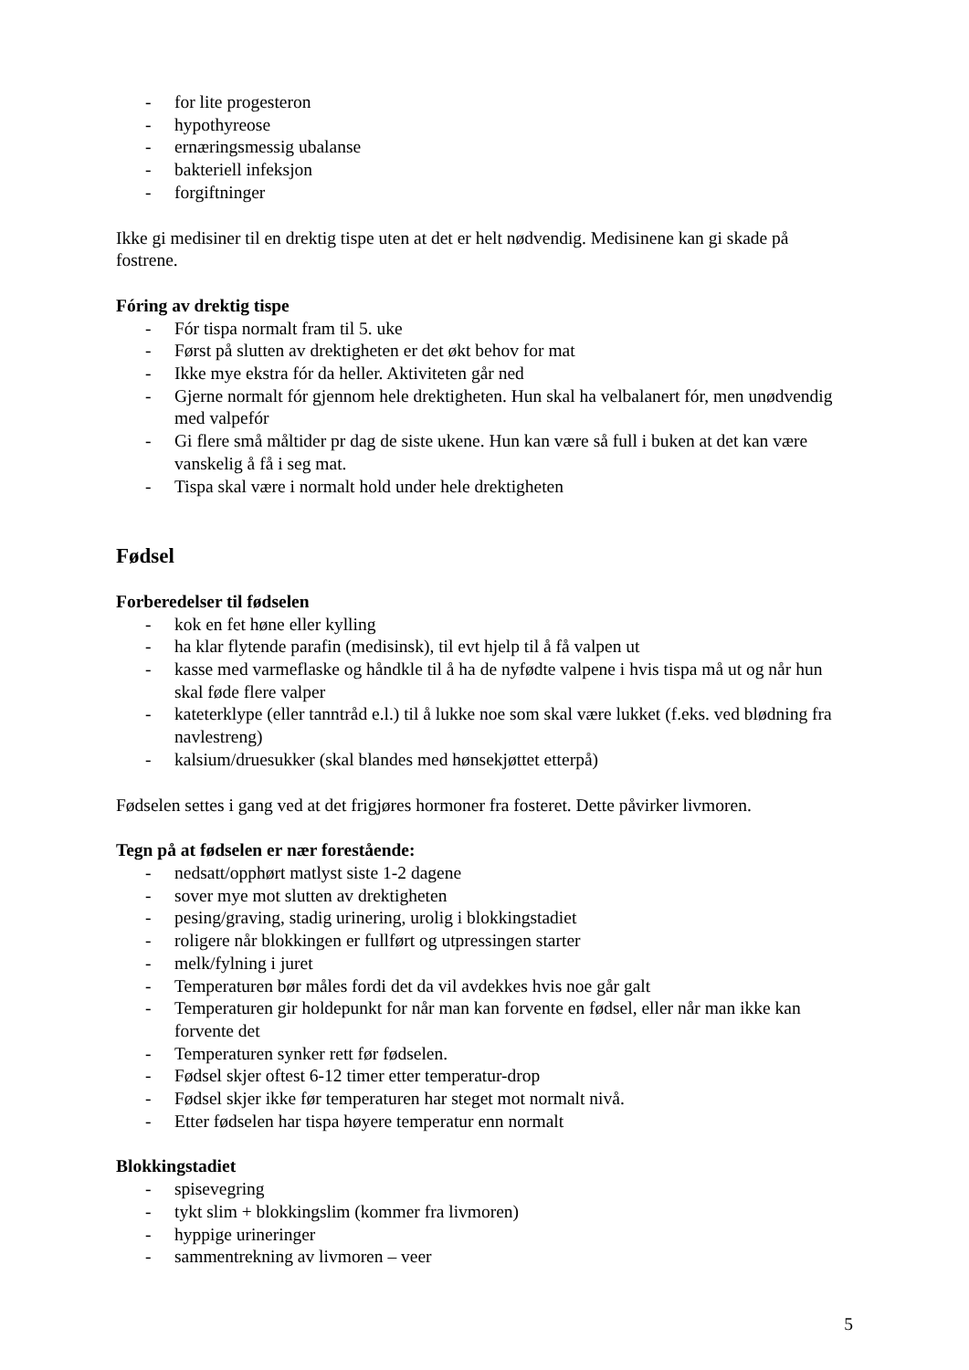- for lite progesteron
- hypothyreose
- ernæringsmessig ubalanse
- bakteriell infeksjon
- forgiftninger
Ikke gi medisiner til en drektig tispe uten at det er helt nødvendig. Medisinene kan gi skade på fostrene.
Fóring av drektig tispe
- Fór tispa normalt fram til 5. uke
- Først på slutten av drektigheten er det økt behov for mat
- Ikke mye ekstra fór da heller. Aktiviteten går ned
- Gjerne normalt fór gjennom hele drektigheten. Hun skal ha velbalanert fór, men unødvendig med valpefór
- Gi flere små måltider pr dag de siste ukene. Hun kan være så full i buken at det kan være vanskelig å få i seg mat.
- Tispa skal være i normalt hold under hele drektigheten
Fødsel
Forberedelser til fødselen
- kok en fet høne eller kylling
- ha klar flytende parafin (medisinsk), til evt hjelp til å få valpen ut
- kasse med varmeflaske og håndkle til å ha de nyfødte valpene i hvis tispa må ut og når hun skal føde flere valper
- kateterklype (eller tanntråd e.l.) til å lukke noe som skal være lukket (f.eks. ved blødning fra navlestreng)
- kalsium/druesukker (skal blandes med hønsekjøttet etterpå)
Fødselen settes i gang ved at det frigjøres hormoner fra fosteret. Dette påvirker livmoren.
Tegn på at fødselen er nær forestående:
- nedsatt/opphørt matlyst siste 1-2 dagene
- sover mye mot slutten av drektigheten
- pesing/graving, stadig urinering, urolig i blokkingstadiet
- roligere når blokkingen er fullført og utpressingen starter
- melk/fylning i juret
- Temperaturen bør måles fordi det da vil avdekkes hvis noe går galt
- Temperaturen gir holdepunkt for når man kan forvente en fødsel, eller når man ikke kan forvente det
- Temperaturen synker rett før fødselen.
- Fødsel skjer oftest 6-12 timer etter temperatur-drop
- Fødsel skjer ikke før temperaturen har steget mot normalt nivå.
- Etter fødselen har tispa høyere temperatur enn normalt
Blokkingstadiet
- spisevegring
- tykt slim + blokkingslim (kommer fra livmoren)
- hyppige urineringer
- sammentrekning av livmoren – veer
5